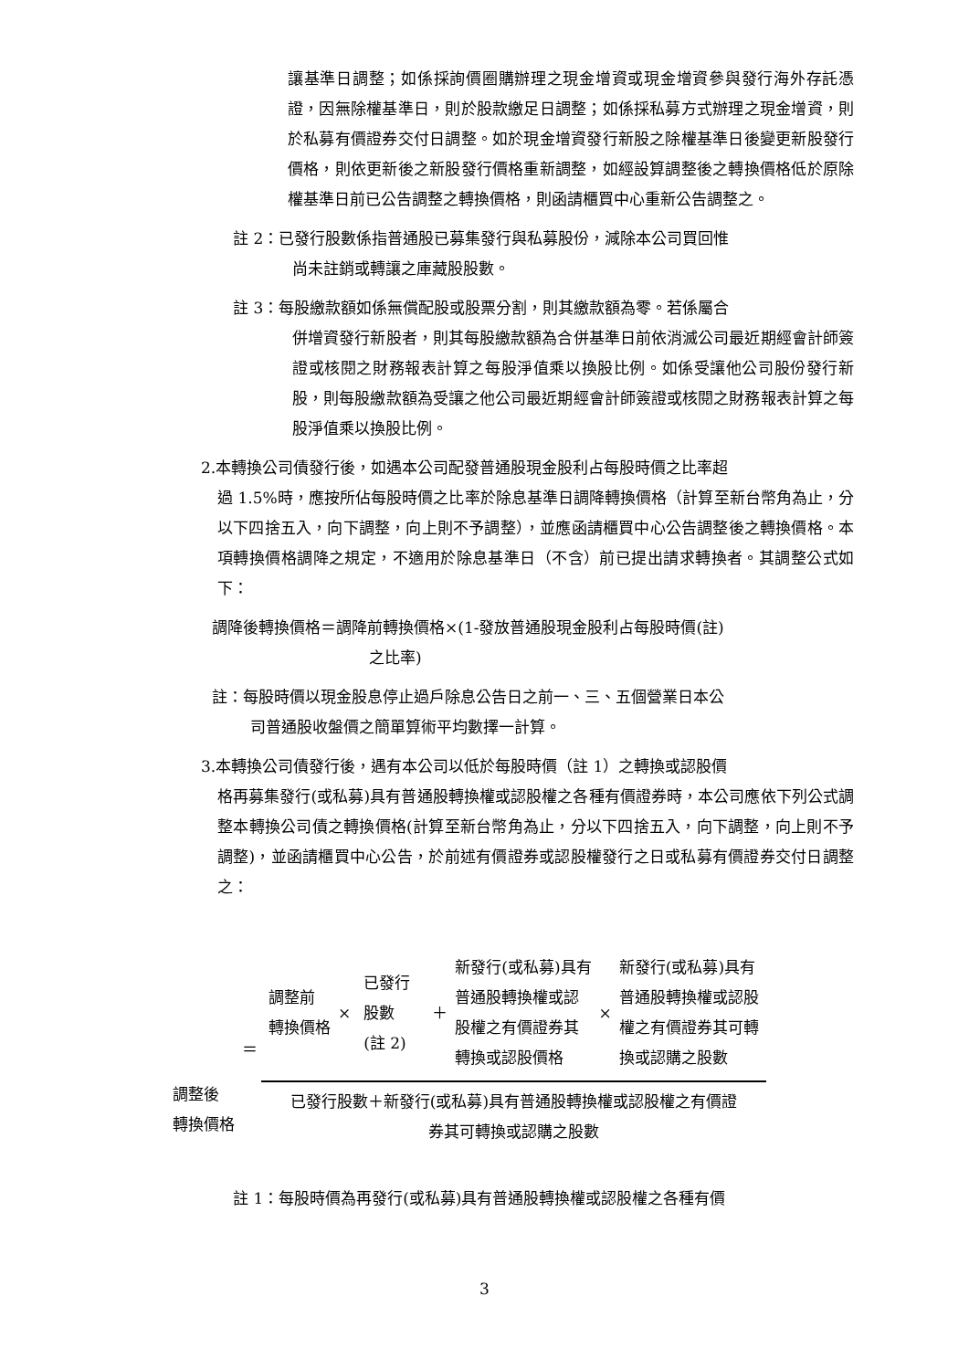讓基準日調整；如係採詢價圈購辦理之現金增資或現金增資參與發行海外存託憑證，因無除權基準日，則於股款繳足日調整；如係採私募方式辦理之現金增資，則於私募有價證券交付日調整。如於現金增資發行新股之除權基準日後變更新股發行價格，則依更新後之新股發行價格重新調整，如經設算調整後之轉換價格低於原除權基準日前已公告調整之轉換價格，則函請櫃買中心重新公告調整之。
註 2：已發行股數係指普通股已募集發行與私募股份，減除本公司買回惟
尚未註銷或轉讓之庫藏股股數。
註 3：每股繳款額如係無償配股或股票分割，則其繳款額為零。若係屬合
併增資發行新股者，則其每股繳款額為合併基準日前依消滅公司最近期經會計師簽證或核閱之財務報表計算之每股淨值乘以換股比例。如係受讓他公司股份發行新股，則每股繳款額為受讓之他公司最近期經會計師簽證或核閱之財務報表計算之每股淨值乘以換股比例。
2.本轉換公司債發行後，如遇本公司配發普通股現金股利占每股時價之比率超
過 1.5%時，應按所佔每股時價之比率於除息基準日調降轉換價格（計算至新台幣角為止，分以下四捨五入，向下調整，向上則不予調整），並應函請櫃買中心公告調整後之轉換價格。本項轉換價格調降之規定，不適用於除息基準日（不含）前已提出請求轉換者。其調整公式如下：
調降後轉換價格＝調降前轉換價格×(1-發放普通股現金股利占每股時價(註)
之比率)
註：每股時價以現金股息停止過戶除息公告日之前一、三、五個營業日本公
司普通股收盤價之簡單算術平均數擇一計算。
3.本轉換公司債發行後，遇有本公司以低於每股時價（註 1）之轉換或認股價
格再募集發行(或私募)具有普通股轉換權或認股權之各種有價證券時，本公司應依下列公式調整本轉換公司債之轉換價格(計算至新台幣角為止，分以下四捨五入，向下調整，向上則不予調整)，並函請櫃買中心公告，於前述有價證券或認股權發行之日或私募有價證券交付日調整之：
| 調整後 轉換價格 | ＝ | / 調整前 轉換價格 / × / 已發行 股數 (註 2) / ＋ / 新發行(或私募)具有 普通股轉換權或認 股權之有價證券其 轉換或認股價格 / × / 新發行(或私募)具有 普通股轉換權或認股 權之有價證券其可轉 換或認購之股數 / |
| | | 已發行股數＋新發行(或私募)具有普通股轉換權或認股權之有價證 券其可轉換或認購之股數 |
註 1：每股時價為再發行(或私募)具有普通股轉換權或認股權之各種有價
3